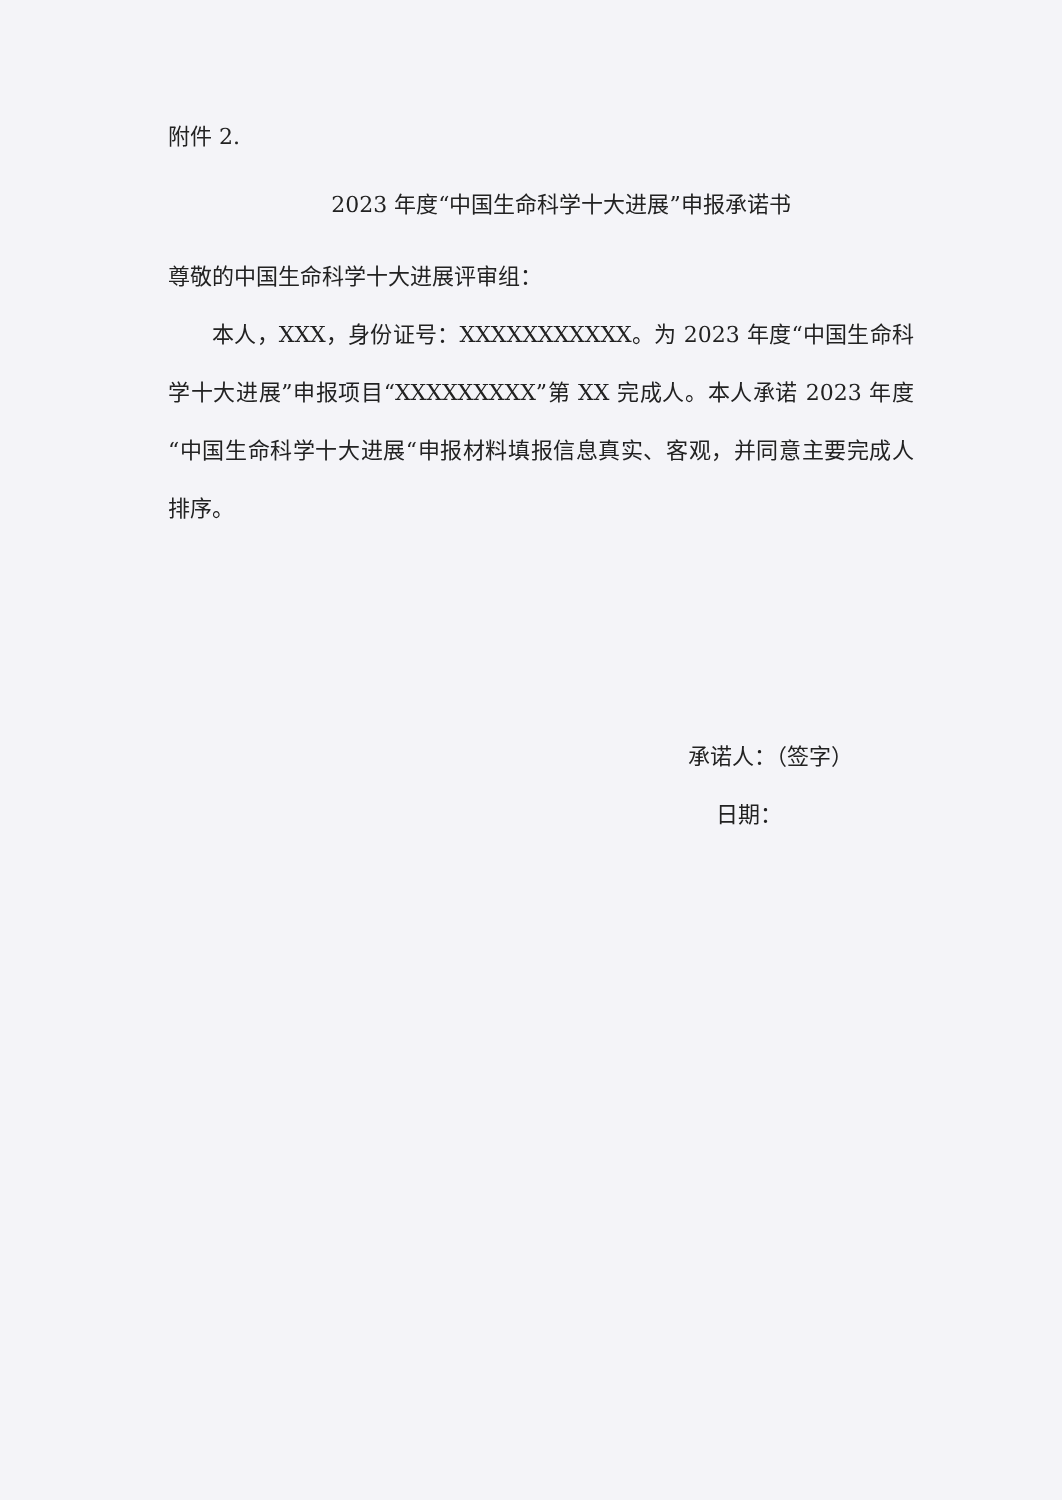附件 2.
2023 年度“中国生命科学十大进展”申报承诺书
尊敬的中国生命科学十大进展评审组：
本人，XXX，身份证号：XXXXXXXXXXX。为 2023 年度“中国生命科学十大进展”申报项目“XXXXXXXXX”第 XX 完成人。本人承诺 2023 年度“中国生命科学十大进展“申报材料填报信息真实、客观，并同意主要完成人排序。
承诺人：（签字）
日期：